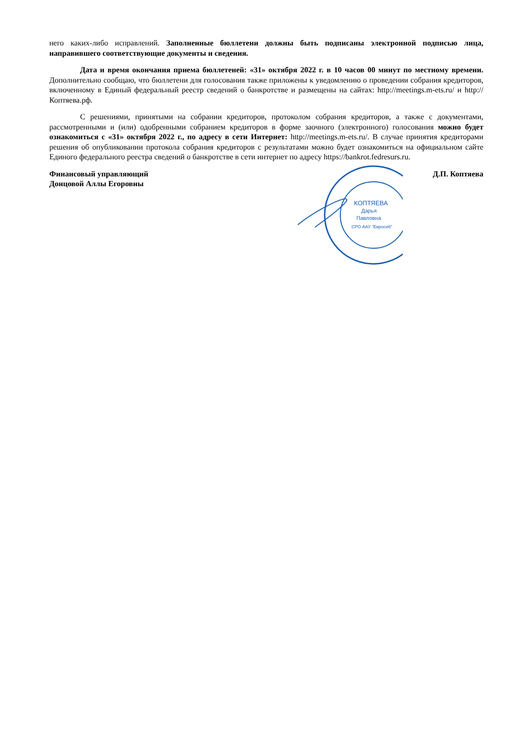него каких-либо исправлений. Заполненные бюллетени должны быть подписаны электронной подписью лица, направившего соответствующие документы и сведения.
Дата и время окончания приема бюллетеней: «31» октября 2022 г. в 10 часов 00 минут по местному времени. Дополнительно сообщаю, что бюллетени для голосования также приложены к уведомлению о проведении собрания кредиторов, включенному в Единый федеральный реестр сведений о банкротстве и размещены на сайтах: http://meetings.m-ets.ru/ и http://Коптяева.рф.
С решениями, принятыми на собрании кредиторов, протоколом собрания кредиторов, а также с документами, рассмотренными и (или) одобренными собранием кредиторов в форме заочного (электронного) голосования можно будет ознакомиться с «31» октября 2022 г., по адресу в сети Интернет: http://meetings.m-ets.ru/. В случае принятия кредиторами решения об опубликовании протокола собрания кредиторов с результатами можно будет ознакомиться на официальном сайте Единого федерального реестра сведений о банкротстве в сети интернет по адресу https://bankrot.fedresurs.ru.
Финансовый управляющий
Донцовой Аллы Егоровны
Д.П. Коптяева
КОПТЯЕВА
Дарья
Павловна
СРО ААУ "Евросиб"